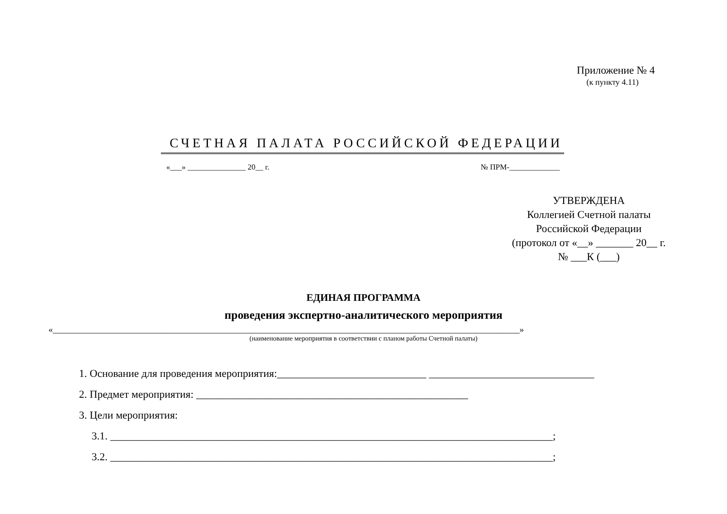Приложение № 4
(к пункту 4.11)
СЧЕТНАЯ ПАЛАТА РОССИЙСКОЙ ФЕДЕРАЦИИ
«___» _______________ 20__ г. № ПРМ-_____________
УТВЕРЖДЕНА
Коллегией Счетной палаты
Российской Федерации
(протокол от «__» _______ 20__ г.
№ ___К (___)
ЕДИНАЯ ПРОГРАММА
проведения экспертно-аналитического мероприятия
«___________________________________________________________________________________________________________»
(наименование мероприятия в соответствии с планом работы Счетной палаты)
1. Основание для проведения мероприятия:____________________________ _______________________________
2. Предмет мероприятия: ___________________________________________________
3. Цели мероприятия:
3.1. ___________________________________________________________________________________;
3.2. ___________________________________________________________________________________;